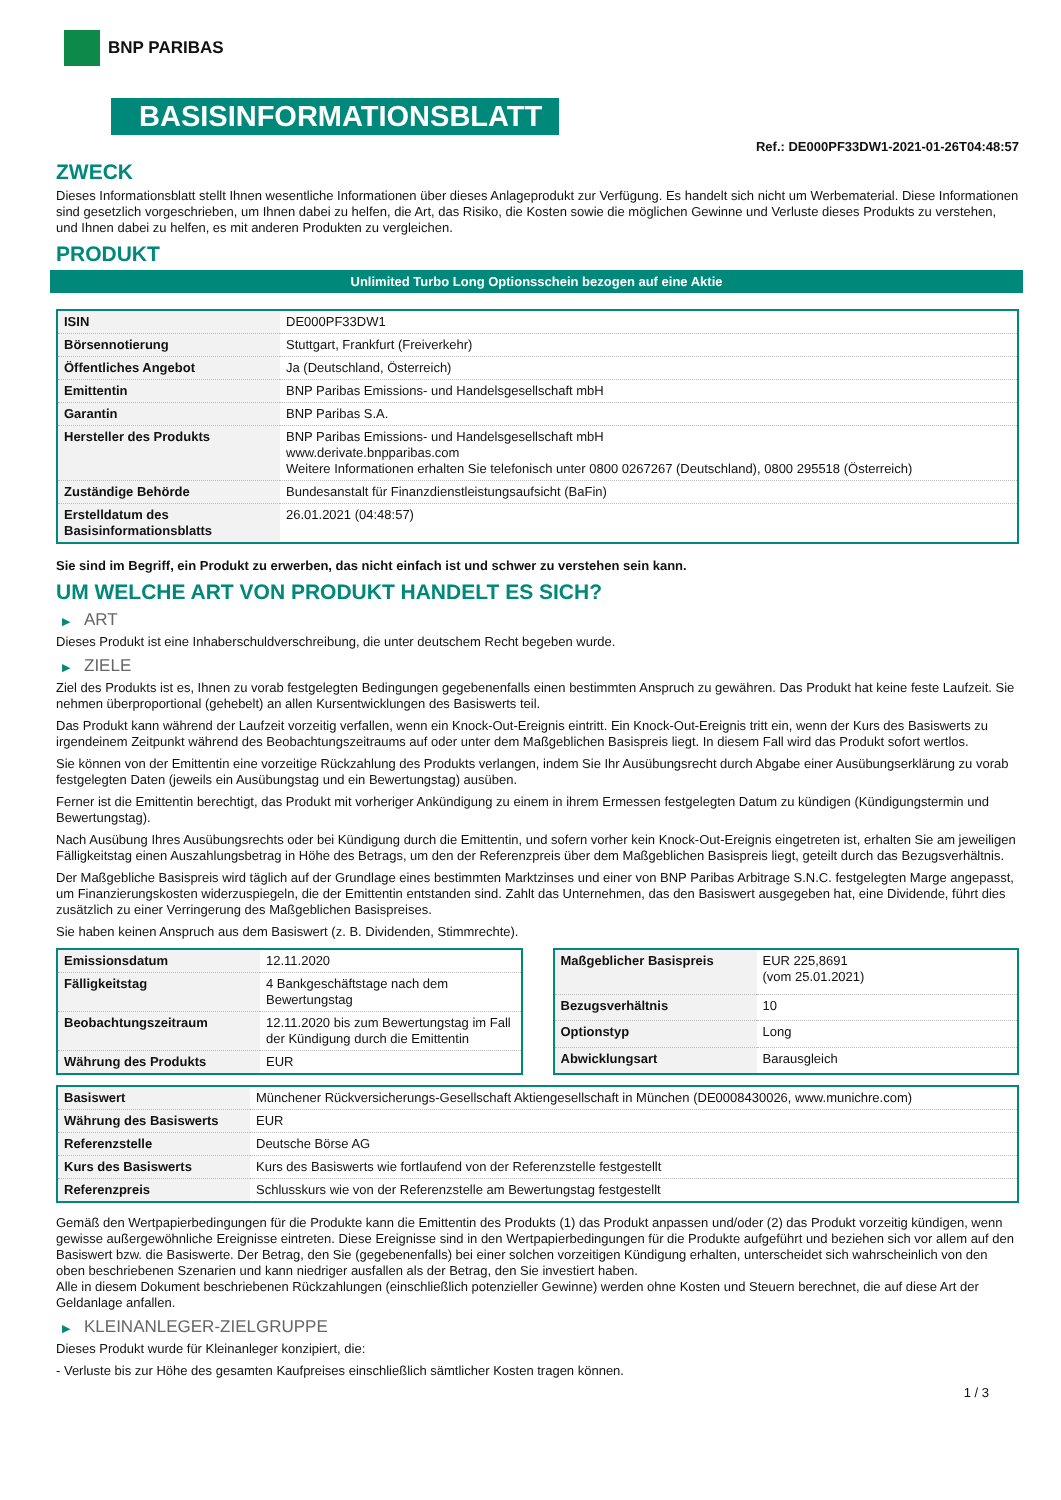BNP PARIBAS
BASISINFORMATIONSBLATT
Ref.: DE000PF33DW1-2021-01-26T04:48:57
ZWECK
Dieses Informationsblatt stellt Ihnen wesentliche Informationen über dieses Anlageprodukt zur Verfügung. Es handelt sich nicht um Werbematerial. Diese Informationen sind gesetzlich vorgeschrieben, um Ihnen dabei zu helfen, die Art, das Risiko, die Kosten sowie die möglichen Gewinne und Verluste dieses Produkts zu verstehen, und Ihnen dabei zu helfen, es mit anderen Produkten zu vergleichen.
PRODUKT
Unlimited Turbo Long Optionsschein bezogen auf eine Aktie
| ISIN | DE000PF33DW1 |
| Börsennotierung | Stuttgart, Frankfurt (Freiverkehr) |
| Öffentliches Angebot | Ja (Deutschland, Österreich) |
| Emittentin | BNP Paribas Emissions- und Handelsgesellschaft mbH |
| Garantin | BNP Paribas S.A. |
| Hersteller des Produkts | BNP Paribas Emissions- und Handelsgesellschaft mbH www.derivate.bnpparibas.com Weitere Informationen erhalten Sie telefonisch unter 0800 0267267 (Deutschland), 0800 295518 (Österreich) |
| Zuständige Behörde | Bundesanstalt für Finanzdienstleistungsaufsicht (BaFin) |
| Erstelldatum des Basisinformationsblatts | 26.01.2021 (04:48:57) |
Sie sind im Begriff, ein Produkt zu erwerben, das nicht einfach ist und schwer zu verstehen sein kann.
UM WELCHE ART VON PRODUKT HANDELT ES SICH?
▶ ART
Dieses Produkt ist eine Inhaberschuldverschreibung, die unter deutschem Recht begeben wurde.
▶ ZIELE
Ziel des Produkts ist es, Ihnen zu vorab festgelegten Bedingungen gegebenenfalls einen bestimmten Anspruch zu gewähren. Das Produkt hat keine feste Laufzeit. Sie nehmen überproportional (gehebelt) an allen Kursentwicklungen des Basiswerts teil.
Das Produkt kann während der Laufzeit vorzeitig verfallen, wenn ein Knock-Out-Ereignis eintritt. Ein Knock-Out-Ereignis tritt ein, wenn der Kurs des Basiswerts zu irgendeinem Zeitpunkt während des Beobachtungszeitraums auf oder unter dem Maßgeblichen Basispreis liegt. In diesem Fall wird das Produkt sofort wertlos.
Sie können von der Emittentin eine vorzeitige Rückzahlung des Produkts verlangen, indem Sie Ihr Ausübungsrecht durch Abgabe einer Ausübungserklärung zu vorab festgelegten Daten (jeweils ein Ausübungstag und ein Bewertungstag) ausüben.
Ferner ist die Emittentin berechtigt, das Produkt mit vorheriger Ankündigung zu einem in ihrem Ermessen festgelegten Datum zu kündigen (Kündigungstermin und Bewertungstag).
Nach Ausübung Ihres Ausübungsrechts oder bei Kündigung durch die Emittentin, und sofern vorher kein Knock-Out-Ereignis eingetreten ist, erhalten Sie am jeweiligen Fälligkeitstag einen Auszahlungsbetrag in Höhe des Betrags, um den der Referenzpreis über dem Maßgeblichen Basispreis liegt, geteilt durch das Bezugsverhältnis.
Der Maßgebliche Basispreis wird täglich auf der Grundlage eines bestimmten Marktzinses und einer von BNP Paribas Arbitrage S.N.C. festgelegten Marge angepasst, um Finanzierungskosten widerzuspiegeln, die der Emittentin entstanden sind. Zahlt das Unternehmen, das den Basiswert ausgegeben hat, eine Dividende, führt dies zusätzlich zu einer Verringerung des Maßgeblichen Basispreises.
Sie haben keinen Anspruch aus dem Basiswert (z. B. Dividenden, Stimmrechte).
| Emissionsdatum | 12.11.2020 |
| Fälligkeitstag | 4 Bankgeschäftstage nach dem Bewertungstag |
| Beobachtungszeitraum | 12.11.2020 bis zum Bewertungstag im Fall der Kündigung durch die Emittentin |
| Währung des Produkts | EUR |
| Maßgeblicher Basispreis | EUR 225,8691 (vom 25.01.2021) |
| Bezugsverhältnis | 10 |
| Optionstyp | Long |
| Abwicklungsart | Barausgleich |
| Basiswert | Münchener Rückversicherungs-Gesellschaft Aktiengesellschaft in München (DE0008430026, www.munichre.com) |
| Währung des Basiswerts | EUR |
| Referenzstelle | Deutsche Börse AG |
| Kurs des Basiswerts | Kurs des Basiswerts wie fortlaufend von der Referenzstelle festgestellt |
| Referenzpreis | Schlusskurs wie von der Referenzstelle am Bewertungstag festgestellt |
Gemäß den Wertpapierbedingungen für die Produkte kann die Emittentin des Produkts (1) das Produkt anpassen und/oder (2) das Produkt vorzeitig kündigen, wenn gewisse außergewöhnliche Ereignisse eintreten. Diese Ereignisse sind in den Wertpapierbedingungen für die Produkte aufgeführt und beziehen sich vor allem auf den Basiswert bzw. die Basiswerte. Der Betrag, den Sie (gegebenenfalls) bei einer solchen vorzeitigen Kündigung erhalten, unterscheidet sich wahrscheinlich von den oben beschriebenen Szenarien und kann niedriger ausfallen als der Betrag, den Sie investiert haben.
Alle in diesem Dokument beschriebenen Rückzahlungen (einschließlich potenzieller Gewinne) werden ohne Kosten und Steuern berechnet, die auf diese Art der Geldanlage anfallen.
▶ KLEINANLEGER-ZIELGRUPPE
Dieses Produkt wurde für Kleinanleger konzipiert, die:
- Verluste bis zur Höhe des gesamten Kaufpreises einschließlich sämtlicher Kosten tragen können.
1 / 3